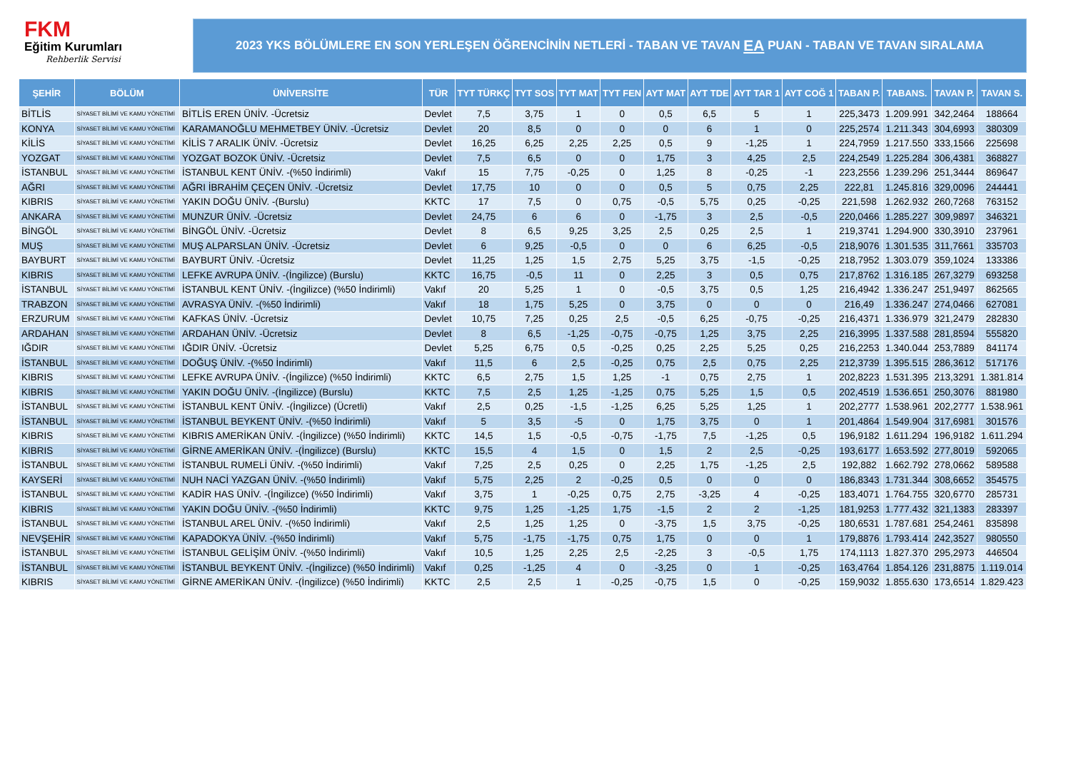FKM
Eğitim Kurumları
Rehberlik Servisi
2023 YKS BÖLÜMLERE EN SON YERLEŞEN ÖĞRENCİNİN NETLERİ - TABAN VE TAVAN EA PUAN - TABAN VE TAVAN SIRALAMA
| ŞEHİR | BÖLÜM | ÜNİVERSİTE | TÜR | TYT TÜRKÇ | TYT SOS | TYT MAT | TYT FEN | AYT MAT | AYT TDE | AYT TAR 1 | AYT COĞ 1 | TABAN P. | TABANS. | TAVAN P. | TAVAN S. |
| --- | --- | --- | --- | --- | --- | --- | --- | --- | --- | --- | --- | --- | --- | --- | --- |
| BİTLİS | SİYASET BİLİMİ VE KAMU YÖNETİMİ | BİTLİS EREN ÜNİV. -Ücretsiz | Devlet | 7,5 | 3,75 | 1 | 0 | 0,5 | 6,5 | 5 | 1 | 225,3473 | 1.209.991 | 342,2464 | 188664 |
| KONYA | SİYASET BİLİMİ VE KAMU YÖNETİMİ | KARAMANOĞLU MEHMETBEY ÜNİV. -Ücretsiz | Devlet | 20 | 8,5 | 0 | 0 | 0 | 6 | 1 | 0 | 225,2574 | 1.211.343 | 304,6993 | 380309 |
| KİLİS | SİYASET BİLİMİ VE KAMU YÖNETİMİ | KİLİS 7 ARALIK ÜNİV. -Ücretsiz | Devlet | 16,25 | 6,25 | 2,25 | 2,25 | 0,5 | 9 | -1,25 | 1 | 224,7959 | 1.217.550 | 333,1566 | 225698 |
| YOZGAT | SİYASET BİLİMİ VE KAMU YÖNETİMİ | YOZGAT BOZOK ÜNİV. -Ücretsiz | Devlet | 7,5 | 6,5 | 0 | 0 | 1,75 | 3 | 4,25 | 2,5 | 224,2549 | 1.225.284 | 306,4381 | 368827 |
| İSTANBUL | SİYASET BİLİMİ VE KAMU YÖNETİMİ | İSTANBUL KENT ÜNİV. -(%50 İndirimli) | Vakıf | 15 | 7,75 | -0,25 | 0 | 1,25 | 8 | -0,25 | -1 | 223,2556 | 1.239.296 | 251,3444 | 869647 |
| AĞRI | SİYASET BİLİMİ VE KAMU YÖNETİMİ | AĞRI İBRAHİM ÇEÇEN ÜNİV. -Ücretsiz | Devlet | 17,75 | 10 | 0 | 0 | 0,5 | 5 | 0,75 | 2,25 | 222,81 | 1.245.816 | 329,0096 | 244441 |
| KIBRIS | SİYASET BİLİMİ VE KAMU YÖNETİMİ | YAKIN DOĞU ÜNİV. -(Burslu) | KKTC | 17 | 7,5 | 0 | 0,75 | -0,5 | 5,75 | 0,25 | -0,25 | 221,598 | 1.262.932 | 260,7268 | 763152 |
| ANKARA | SİYASET BİLİMİ VE KAMU YÖNETİMİ | MUNZUR ÜNİV. -Ücretsiz | Devlet | 24,75 | 6 | 6 | 0 | -1,75 | 3 | 2,5 | -0,5 | 220,0466 | 1.285.227 | 309,9897 | 346321 |
| BİNGÖL | SİYASET BİLİMİ VE KAMU YÖNETİMİ | BİNGÖL ÜNİV. -Ücretsiz | Devlet | 8 | 6,5 | 9,25 | 3,25 | 2,5 | 0,25 | 2,5 | 1 | 219,3741 | 1.294.900 | 330,3910 | 237961 |
| MUŞ | SİYASET BİLİMİ VE KAMU YÖNETİMİ | MUŞ ALPARSLAN ÜNİV. -Ücretsiz | Devlet | 6 | 9,25 | -0,5 | 0 | 0 | 6 | 6,25 | -0,5 | 218,9076 | 1.301.535 | 311,7661 | 335703 |
| BAYBURT | SİYASET BİLİMİ VE KAMU YÖNETİMİ | BAYBURT ÜNİV. -Ücretsiz | Devlet | 11,25 | 1,25 | 1,5 | 2,75 | 5,25 | 3,75 | -1,5 | -0,25 | 218,7952 | 1.303.079 | 359,1024 | 133386 |
| KIBRIS | SİYASET BİLİMİ VE KAMU YÖNETİMİ | LEFKE AVRUPA ÜNİV. -(İngilizce) (Burslu) | KKTC | 16,75 | -0,5 | 11 | 0 | 2,25 | 3 | 0,5 | 0,75 | 217,8762 | 1.316.185 | 267,3279 | 693258 |
| İSTANBUL | SİYASET BİLİMİ VE KAMU YÖNETİMİ | İSTANBUL KENT ÜNİV. -(İngilizce) (%50 İndirimli) | Vakıf | 20 | 5,25 | 1 | 0 | -0,5 | 3,75 | 0,5 | 1,25 | 216,4942 | 1.336.247 | 251,9497 | 862565 |
| TRABZON | SİYASET BİLİMİ VE KAMU YÖNETİMİ | AVRASYA ÜNİV. -(%50 İndirimli) | Vakıf | 18 | 1,75 | 5,25 | 0 | 3,75 | 0 | 0 | 0 | 216,49 | 1.336.247 | 274,0466 | 627081 |
| ERZURUM | SİYASET BİLİMİ VE KAMU YÖNETİMİ | KAFKAS ÜNİV. -Ücretsiz | Devlet | 10,75 | 7,25 | 0,25 | 2,5 | -0,5 | 6,25 | -0,75 | -0,25 | 216,4371 | 1.336.979 | 321,2479 | 282830 |
| ARDAHAN | SİYASET BİLİMİ VE KAMU YÖNETİMİ | ARDAHAN ÜNİV. -Ücretsiz | Devlet | 8 | 6,5 | -1,25 | -0,75 | -0,75 | 1,25 | 3,75 | 2,25 | 216,3995 | 1.337.588 | 281,8594 | 555820 |
| IĞDIR | SİYASET BİLİMİ VE KAMU YÖNETİMİ | IĞDIR ÜNİV. -Ücretsiz | Devlet | 5,25 | 6,75 | 0,5 | -0,25 | 0,25 | 2,25 | 5,25 | 0,25 | 216,2253 | 1.340.044 | 253,7889 | 841174 |
| İSTANBUL | SİYASET BİLİMİ VE KAMU YÖNETİMİ | DOĞUŞ ÜNİV. -(%50 İndirimli) | Vakıf | 11,5 | 6 | 2,5 | -0,25 | 0,75 | 2,5 | 0,75 | 2,25 | 212,3739 | 1.395.515 | 286,3612 | 517176 |
| KIBRIS | SİYASET BİLİMİ VE KAMU YÖNETİMİ | LEFKE AVRUPA ÜNİV. -(İngilizce) (%50 İndirimli) | KKTC | 6,5 | 2,75 | 1,5 | 1,25 | -1 | 0,75 | 2,75 | 1 | 202,8223 | 1.531.395 | 213,3291 | 1.381.814 |
| KIBRIS | SİYASET BİLİMİ VE KAMU YÖNETİMİ | YAKIN DOĞU ÜNİV. -(İngilizce) (Burslu) | KKTC | 7,5 | 2,5 | 1,25 | -1,25 | 0,75 | 5,25 | 1,5 | 0,5 | 202,4519 | 1.536.651 | 250,3076 | 881980 |
| İSTANBUL | SİYASET BİLİMİ VE KAMU YÖNETİMİ | İSTANBUL KENT ÜNİV. -(İngilizce) (Ücretli) | Vakıf | 2,5 | 0,25 | -1,5 | -1,25 | 6,25 | 5,25 | 1,25 | 1 | 202,2777 | 1.538.961 | 202,2777 | 1.538.961 |
| İSTANBUL | SİYASET BİLİMİ VE KAMU YÖNETİMİ | İSTANBUL BEYKENT ÜNİV. -(%50 İndirimli) | Vakıf | 5 | 3,5 | -5 | 0 | 1,75 | 3,75 | 0 | 1 | 201,4864 | 1.549.904 | 317,6981 | 301576 |
| KIBRIS | SİYASET BİLİMİ VE KAMU YÖNETİMİ | KIBRIS AMERİKAN ÜNİV. -(İngilizce) (%50 İndirimli) | KKTC | 14,5 | 1,5 | -0,5 | -0,75 | -1,75 | 7,5 | -1,25 | 0,5 | 196,9182 | 1.611.294 | 196,9182 | 1.611.294 |
| KIBRIS | SİYASET BİLİMİ VE KAMU YÖNETİMİ | GİRNE AMERİKAN ÜNİV. -(İngilizce) (Burslu) | KKTC | 15,5 | 4 | 1,5 | 0 | 1,5 | 2 | 2,5 | -0,25 | 193,6177 | 1.653.592 | 277,8019 | 592065 |
| İSTANBUL | SİYASET BİLİMİ VE KAMU YÖNETİMİ | İSTANBUL RUMELİ ÜNİV. -(%50 İndirimli) | Vakıf | 7,25 | 2,5 | 0,25 | 0 | 2,25 | 1,75 | -1,25 | 2,5 | 192,882 | 1.662.792 | 278,0662 | 589588 |
| KAYSERİ | SİYASET BİLİMİ VE KAMU YÖNETİMİ | NUH NACİ YAZGAN ÜNİV. -(%50 İndirimli) | Vakıf | 5,75 | 2,25 | 2 | -0,25 | 0,5 | 0 | 0 | 0 | 186,8343 | 1.731.344 | 308,6652 | 354575 |
| İSTANBUL | SİYASET BİLİMİ VE KAMU YÖNETİMİ | KADİR HAS ÜNİV. -(İngilizce) (%50 İndirimli) | Vakıf | 3,75 | 1 | -0,25 | 0,75 | 2,75 | -3,25 | 4 | -0,25 | 183,4071 | 1.764.755 | 320,6770 | 285731 |
| KIBRIS | SİYASET BİLİMİ VE KAMU YÖNETİMİ | YAKIN DOĞU ÜNİV. -(%50 İndirimli) | KKTC | 9,75 | 1,25 | -1,25 | 1,75 | -1,5 | 2 | 2 | -1,25 | 181,9253 | 1.777.432 | 321,1383 | 283397 |
| İSTANBUL | SİYASET BİLİMİ VE KAMU YÖNETİMİ | İSTANBUL AREL ÜNİV. -(%50 İndirimli) | Vakıf | 2,5 | 1,25 | 1,25 | 0 | -3,75 | 1,5 | 3,75 | -0,25 | 180,6531 | 1.787.681 | 254,2461 | 835898 |
| NEVŞEHİR | SİYASET BİLİMİ VE KAMU YÖNETİMİ | KAPADOKYA ÜNİV. -(%50 İndirimli) | Vakıf | 5,75 | -1,75 | -1,75 | 0,75 | 1,75 | 0 | 0 | 1 | 179,8876 | 1.793.414 | 242,3527 | 980550 |
| İSTANBUL | SİYASET BİLİMİ VE KAMU YÖNETİMİ | İSTANBUL GELİŞİM ÜNİV. -(%50 İndirimli) | Vakıf | 10,5 | 1,25 | 2,25 | 2,5 | -2,25 | 3 | -0,5 | 1,75 | 174,1113 | 1.827.370 | 295,2973 | 446504 |
| İSTANBUL | SİYASET BİLİMİ VE KAMU YÖNETİMİ | İSTANBUL BEYKENT ÜNİV. -(İngilizce) (%50 İndirimli) | Vakıf | 0,25 | -1,25 | 4 | 0 | -3,25 | 0 | 1 | -0,25 | 163,4764 | 1.854.126 | 231,8875 | 1.119.014 |
| KIBRIS | SİYASET BİLİMİ VE KAMU YÖNETİMİ | GİRNE AMERİKAN ÜNİV. -(İngilizce) (%50 İndirimli) | KKTC | 2,5 | 2,5 | 1 | -0,25 | -0,75 | 1,5 | 0 | -0,25 | 159,9032 | 1.855.630 | 173,6514 | 1.829.423 |